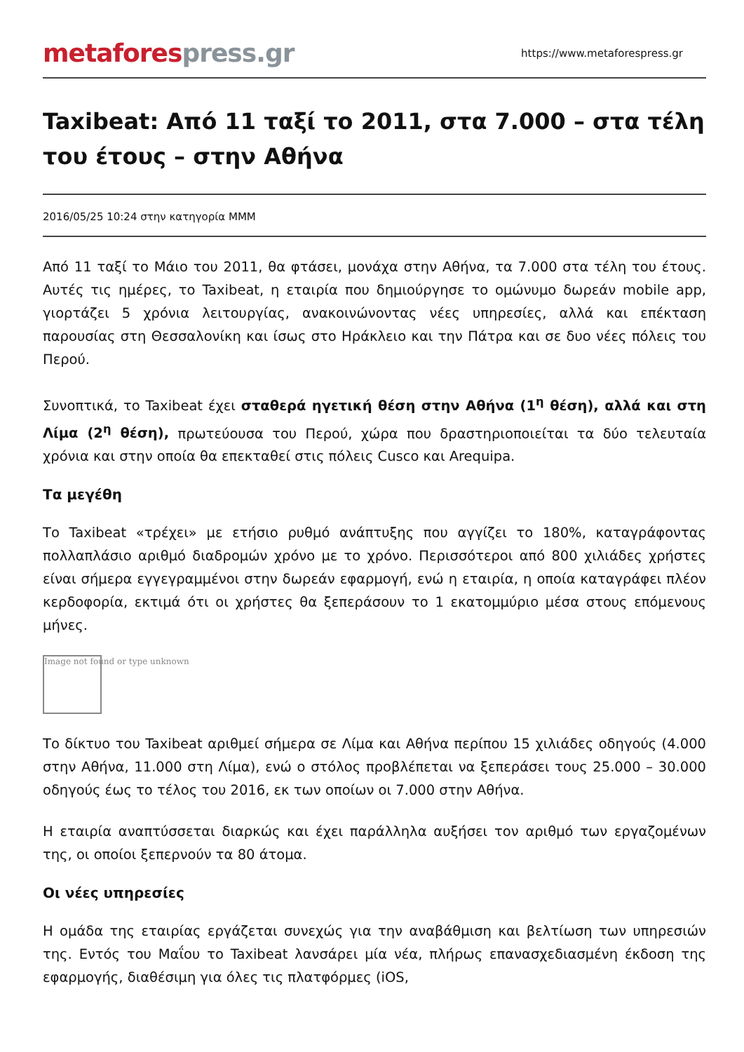metafores press.gr
https://www.metaforespress.gr
Taxibeat: Από 11 ταξί το 2011, στα 7.000 – στα τέλη του έτους – στην Αθήνα
2016/05/25 10:24 στην κατηγορία ΜΜΜ
Από 11 ταξί το Μάιο του 2011, θα φτάσει, μονάχα στην Αθήνα, τα 7.000 στα τέλη του έτους. Αυτές τις ημέρες, το Taxibeat, η εταιρία που δημιούργησε το ομώνυμο δωρεάν mobile app, γιορτάζει 5 χρόνια λειτουργίας, ανακοινώνοντας νέες υπηρεσίες, αλλά και επέκταση παρουσίας στη Θεσσαλονίκη και ίσως στο Ηράκλειο και την Πάτρα και σε δυο νέες πόλεις του Περού.
Συνοπτικά, το Taxibeat έχει σταθερά ηγετική θέση στην Αθήνα (1<sup>η</sup> θέση), αλλά και στη Λίμα (2<sup>η</sup> θέση), πρωτεύουσα του Περού, χώρα που δραστηριοποιείται τα δύο τελευταία χρόνια και στην οποία θα επεκταθεί στις πόλεις Cusco και Arequipa.
Τα μεγέθη
Το Taxibeat «τρέχει» με ετήσιο ρυθμό ανάπτυξης που αγγίζει το 180%, καταγράφοντας πολλαπλάσιο αριθμό διαδρομών χρόνο με το χρόνο. Περισσότεροι από 800 χιλιάδες χρήστες είναι σήμερα εγγεγραμμένοι στην δωρεάν εφαρμογή, ενώ η εταιρία, η οποία καταγράφει πλέον κερδοφορία, εκτιμά ότι οι χρήστες θα ξεπεράσουν το 1 εκατομμύριο μέσα στους επόμενους μήνες.
Image not found or type unknown
Το δίκτυο του Taxibeat αριθμεί σήμερα σε Λίμα και Αθήνα περίπου 15 χιλιάδες οδηγούς (4.000 στην Αθήνα, 11.000 στη Λίμα), ενώ ο στόλος προβλέπεται να ξεπεράσει τους 25.000 – 30.000 οδηγούς έως το τέλος του 2016, εκ των οποίων οι 7.000 στην Αθήνα.
Η εταιρία αναπτύσσεται διαρκώς και έχει παράλληλα αυξήσει τον αριθμό των εργαζομένων της, οι οποίοι ξεπερνούν τα 80 άτομα.
Οι νέες υπηρεσίες
Η ομάδα της εταιρίας εργάζεται συνεχώς για την αναβάθμιση και βελτίωση των υπηρεσιών της. Εντός του Μαΐου το Taxibeat λανσάρει μία νέα, πλήρως επανασχεδιασμένη έκδοση της εφαρμογής, διαθέσιμη για όλες τις πλατφόρμες (iOS,